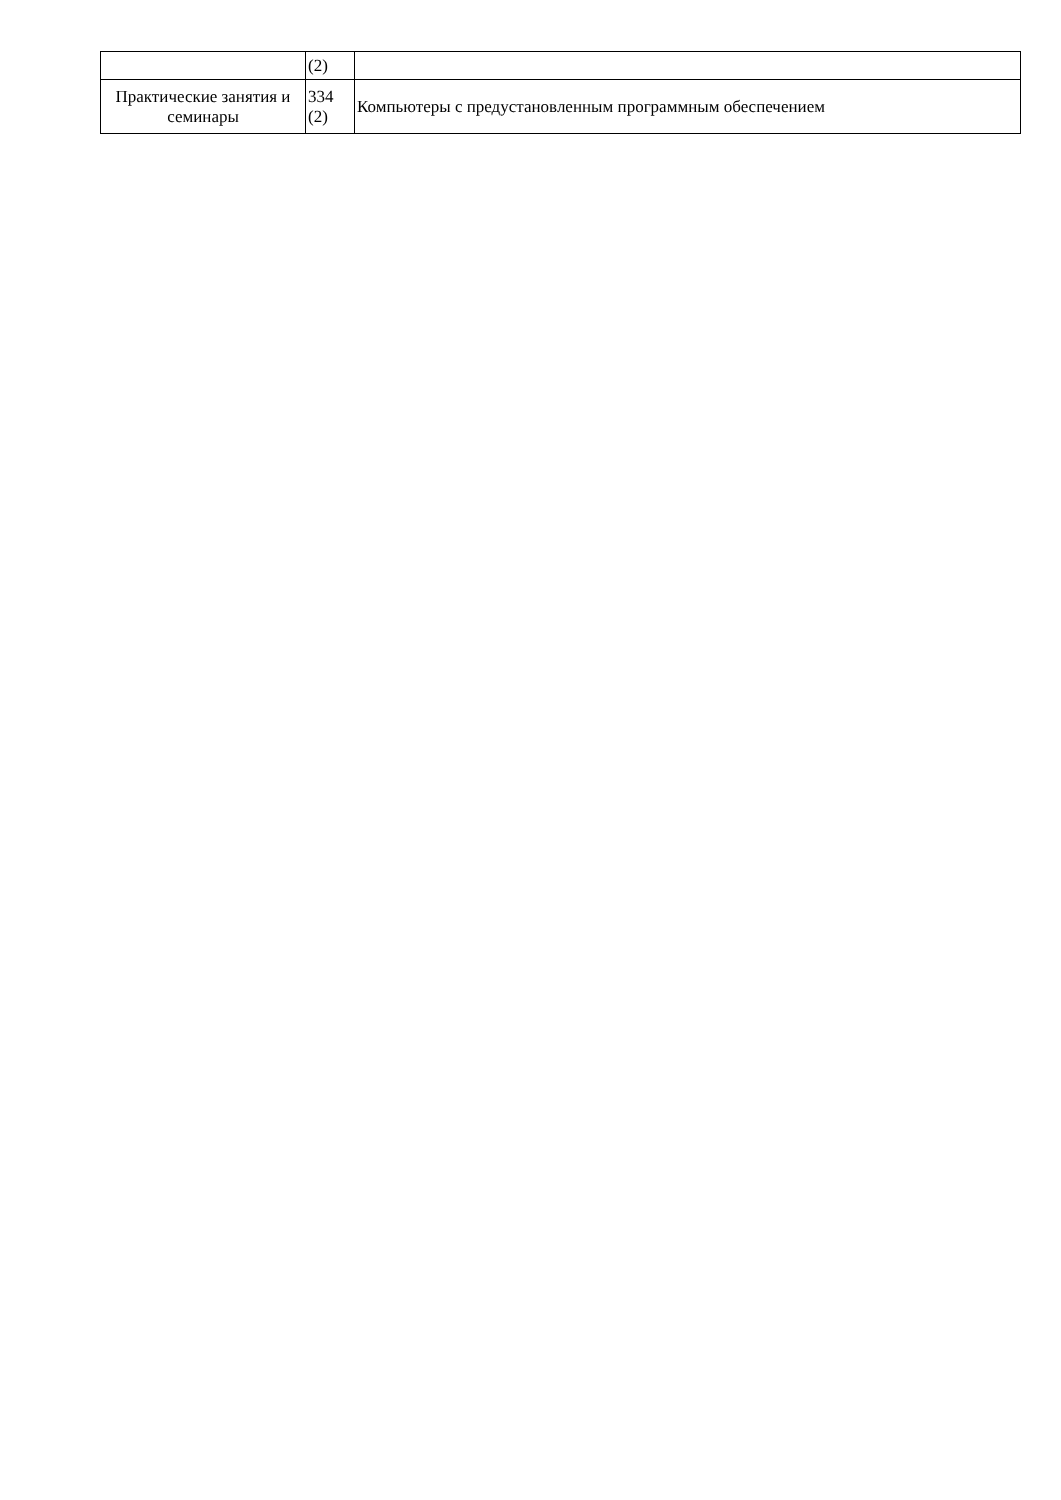| | (2) | |
| Практические занятия и семинары | 334 (2) | Компьютеры с предустановленным программным обеспечением |